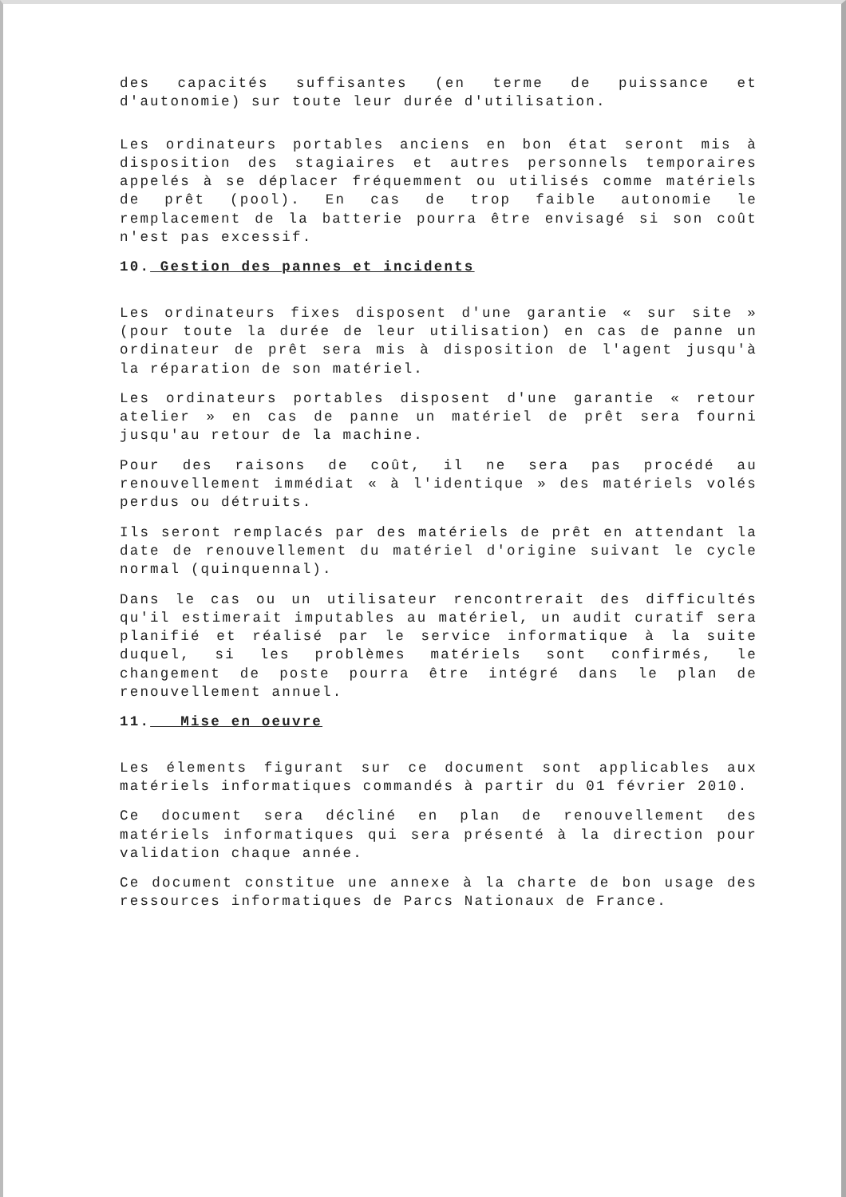des capacités suffisantes (en terme de puissance et d'autonomie) sur toute leur durée d'utilisation.
Les ordinateurs portables anciens en bon état seront mis à disposition des stagiaires et autres personnels temporaires appelés à se déplacer fréquemment ou utilisés comme matériels de prêt (pool). En cas de trop faible autonomie le remplacement de la batterie pourra être envisagé si son coût n'est pas excessif.
10. Gestion des pannes et incidents
Les ordinateurs fixes disposent d'une garantie « sur site » (pour toute la durée de leur utilisation) en cas de panne un ordinateur de prêt sera mis à disposition de l'agent jusqu'à la réparation de son matériel.
Les ordinateurs portables disposent d'une garantie « retour atelier » en cas de panne un matériel de prêt sera fourni jusqu'au retour de la machine.
Pour des raisons de coût, il ne sera pas procédé au renouvellement immédiat « à l'identique » des matériels volés perdus ou détruits.
Ils seront remplacés par des matériels de prêt en attendant la date de renouvellement du matériel d'origine suivant le cycle normal (quinquennal).
Dans le cas ou un utilisateur rencontrerait des difficultés qu'il estimerait imputables au matériel, un audit curatif sera planifié et réalisé par le service informatique à la suite duquel, si les problèmes matériels sont confirmés, le changement de poste pourra être intégré dans le plan de renouvellement annuel.
11. Mise en oeuvre
Les élements figurant sur ce document sont applicables aux matériels informatiques commandés à partir du 01 février 2010.
Ce document sera décliné en plan de renouvellement des matériels informatiques qui sera présenté à la direction pour validation chaque année.
Ce document constitue une annexe à la charte de bon usage des ressources informatiques de Parcs Nationaux de France.